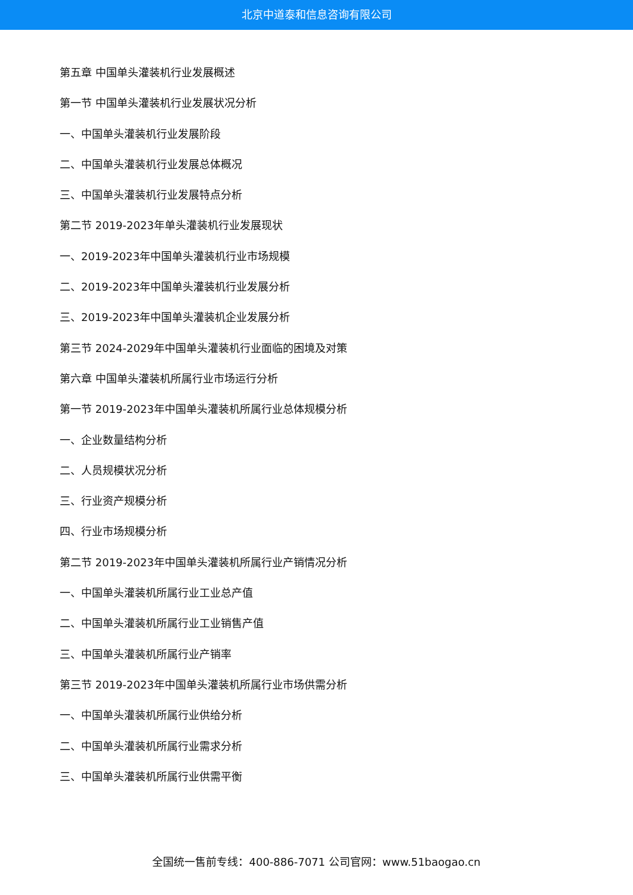北京中道泰和信息咨询有限公司
第五章 中国单头灌装机行业发展概述
第一节 中国单头灌装机行业发展状况分析
一、中国单头灌装机行业发展阶段
二、中国单头灌装机行业发展总体概况
三、中国单头灌装机行业发展特点分析
第二节 2019-2023年单头灌装机行业发展现状
一、2019-2023年中国单头灌装机行业市场规模
二、2019-2023年中国单头灌装机行业发展分析
三、2019-2023年中国单头灌装机企业发展分析
第三节 2024-2029年中国单头灌装机行业面临的困境及对策
第六章 中国单头灌装机所属行业市场运行分析
第一节 2019-2023年中国单头灌装机所属行业总体规模分析
一、企业数量结构分析
二、人员规模状况分析
三、行业资产规模分析
四、行业市场规模分析
第二节 2019-2023年中国单头灌装机所属行业产销情况分析
一、中国单头灌装机所属行业工业总产值
二、中国单头灌装机所属行业工业销售产值
三、中国单头灌装机所属行业产销率
第三节 2019-2023年中国单头灌装机所属行业市场供需分析
一、中国单头灌装机所属行业供给分析
二、中国单头灌装机所属行业需求分析
三、中国单头灌装机所属行业供需平衡
全国统一售前专线：400-886-7071 公司官网：www.51baogao.cn